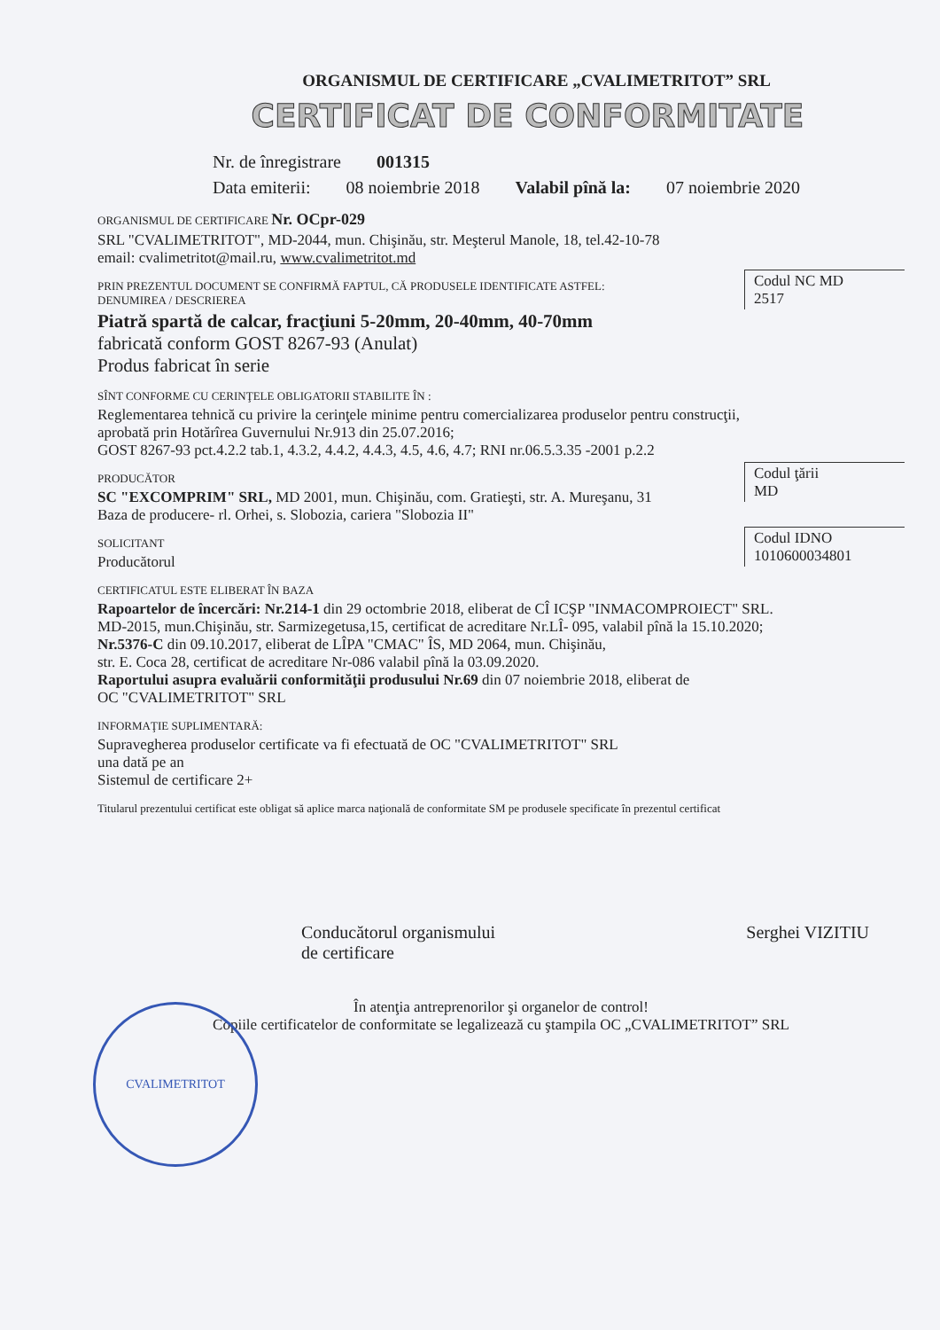ORGANISMUL DE CERTIFICARE „CVALIMETRITOT” SRL
CERTIFICAT DE CONFORMITATE
Nr. de înregistrare 001315
Data emiterii: 08 noiembrie 2018 Valabil pînă la: 07 noiembrie 2020
ORGANISMUL DE CERTIFICARE Nr. OCpr-029
SRL "CVALIMETRITOT", MD-2044, mun. Chişinău, str. Meşterul Manole, 18, tel.42-10-78
email: cvalimetritot@mail.ru, www.cvalimetritot.md
Codul NC MD
2517
PRIN PREZENTUL DOCUMENT SE CONFIRMĂ FAPTUL, CĂ PRODUSELE IDENTIFICATE ASTFEL:
DENUMIREA / DESCRIEREA
Piatră spartă de calcar, fracţiuni 5-20mm, 20-40mm, 40-70mm
fabricată conform GOST 8267-93 (Anulat)
Produs fabricat în serie
SÎNT CONFORME CU CERINŢELE OBLIGATORII STABILITE ÎN :
Reglementarea tehnică cu privire la cerinţele minime pentru comercializarea produselor pentru construcţii,
aprobată prin Hotărîrea Guvernului Nr.913 din 25.07.2016;
GOST 8267-93 pct.4.2.2 tab.1, 4.3.2, 4.4.2, 4.4.3, 4.5, 4.6, 4.7; RNI nr.06.5.3.35 -2001 p.2.2
Codul ţării
MD
PRODUCĂTOR
SC "EXCOMPRIM" SRL, MD 2001, mun. Chişinău, com. Gratieşti, str. A. Mureşanu, 31
Baza de producere- rl. Orhei, s. Slobozia, cariera "Slobozia II"
Codul IDNO
1010600034801
SOLICITANT
Producătorul
CERTIFICATUL ESTE ELIBERAT ÎN BAZA
Rapoartelor de încercări: Nr.214-1 din 29 octombrie 2018, eliberat de CÎ ICŞP "INMACOMPROIECT" SRL.
MD-2015, mun.Chişinău, str. Sarmizegetusa,15, certificat de acreditare Nr.LÎ- 095, valabil pînă la 15.10.2020;
Nr.5376-C din 09.10.2017, eliberat de LÎPA "CMAC" ÎS, MD 2064, mun. Chişinău,
str. E. Coca 28, certificat de acreditare Nr-086 valabil pînă la 03.09.2020.
Raportului asupra evaluării conformităţii produsului Nr.69 din 07 noiembrie 2018, eliberat de
OC "CVALIMETRITOT" SRL
INFORMAŢIE SUPLIMENTARĂ:
Supravegherea produselor certificate va fi efectuată de OC "CVALIMETRITOT" SRL
una dată pe an
Sistemul de certificare 2+
Titularul prezentului certificat este obligat să aplice marca naţională de conformitate SM pe produsele specificate în prezentul certificat
Conducătorul organismului
de certificare Serghei VIZITIU
În atenţia antreprenorilor şi organelor de control!
Copiile certificatelor de conformitate se legalizează cu ştampila OC „CVALIMETRITOT” SRL
CVALIMETRITOT